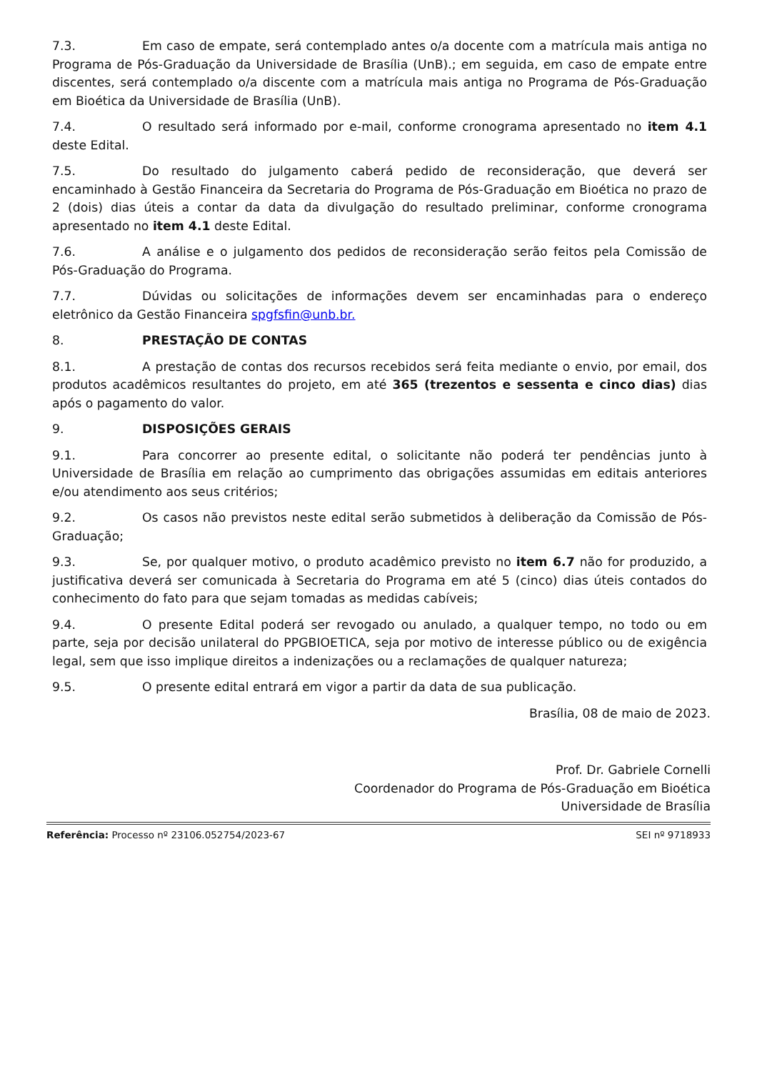7.3. Em caso de empate, será contemplado antes o/a docente com a matrícula mais antiga no Programa de Pós-Graduação da Universidade de Brasília (UnB).; em seguida, em caso de empate entre discentes, será contemplado o/a discente com a matrícula mais antiga no Programa de Pós-Graduação em Bioética da Universidade de Brasília (UnB).
7.4. O resultado será informado por e-mail, conforme cronograma apresentado no item 4.1 deste Edital.
7.5. Do resultado do julgamento caberá pedido de reconsideração, que deverá ser encaminhado à Gestão Financeira da Secretaria do Programa de Pós-Graduação em Bioética no prazo de 2 (dois) dias úteis a contar da data da divulgação do resultado preliminar, conforme cronograma apresentado no item 4.1 deste Edital.
7.6. A análise e o julgamento dos pedidos de reconsideração serão feitos pela Comissão de Pós-Graduação do Programa.
7.7. Dúvidas ou solicitações de informações devem ser encaminhadas para o endereço eletrônico da Gestão Financeira spgfsfin@unb.br.
8. PRESTAÇÃO DE CONTAS
8.1. A prestação de contas dos recursos recebidos será feita mediante o envio, por email, dos produtos acadêmicos resultantes do projeto, em até 365 (trezentos e sessenta e cinco dias) dias após o pagamento do valor.
9. DISPOSIÇÕES GERAIS
9.1. Para concorrer ao presente edital, o solicitante não poderá ter pendências junto à Universidade de Brasília em relação ao cumprimento das obrigações assumidas em editais anteriores e/ou atendimento aos seus critérios;
9.2. Os casos não previstos neste edital serão submetidos à deliberação da Comissão de Pós-Graduação;
9.3. Se, por qualquer motivo, o produto acadêmico previsto no item 6.7 não for produzido, a justificativa deverá ser comunicada à Secretaria do Programa em até 5 (cinco) dias úteis contados do conhecimento do fato para que sejam tomadas as medidas cabíveis;
9.4. O presente Edital poderá ser revogado ou anulado, a qualquer tempo, no todo ou em parte, seja por decisão unilateral do PPGBIOETICA, seja por motivo de interesse público ou de exigência legal, sem que isso implique direitos a indenizações ou a reclamações de qualquer natureza;
9.5. O presente edital entrará em vigor a partir da data de sua publicação.
Brasília, 08 de maio de 2023.
Prof. Dr. Gabriele Cornelli
Coordenador do Programa de Pós-Graduação em Bioética
Universidade de Brasília
Referência: Processo nº 23106.052754/2023-67 SEI nº 9718933